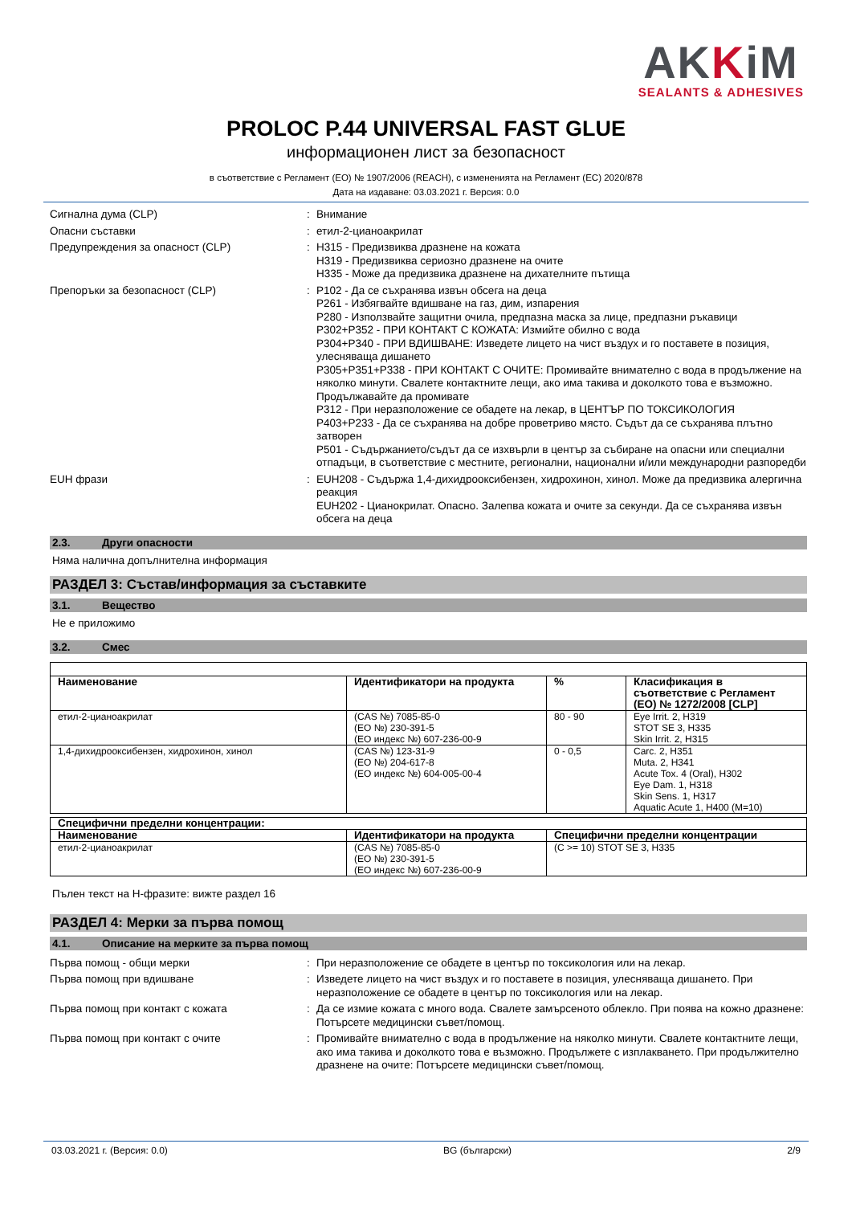AKKiM
SEALANTS & ADHESIVES
PROLOC P.44 UNIVERSAL FAST GLUE
информационен лист за безопасност
в съответствие с Регламент (ЕО) № 1907/2006 (REACH), с измененията на Регламент (ЕС) 2020/878
Дата на издаване: 03.03.2021 г. Версия: 0.0
Сигнална дума (CLP) : Внимание
Опасни съставки : етил-2-цианоакрилат
Предупреждения за опасност (CLP) : H315 - Предизвиква дразнене на кожата
H319 - Предизвиква сериозно дразнене на очите
H335 - Може да предизвика дразнене на дихателните пътища
Препоръки за безопасност (CLP) : P102 - Да се съхранява извън обсега на деца
P261 - Избягвайте вдишване на газ, дим, изпарения
P280 - Използвайте защитни очила, предпазна маска за лице, предпазни ръкавици
P302+P352 - ПРИ КОНТАКТ С КОЖАТА: Измийте обилно с вода
P304+P340 - ПРИ ВДИШВАНЕ: Изведете лицето на чист въздух и го поставете в позиция, улесняваща дишането
P305+P351+P338 - ПРИ КОНТАКТ С ОЧИТЕ: Промивайте внимателно с вода в продължение на няколко минути. Свалете контактните лещи, ако има такива и доколкото това е възможно. Продължавайте да промивате
P312 - При неразположение се обадете на лекар, в ЦЕНТЪР ПО ТОКСИКОЛОГИЯ
P403+P233 - Да се съхранява на добре проветриво място. Съдът да се съхранява плътно затворен
P501 - Съдържанието/съдът да се изхвърли в център за събиране на опасни или специални отпадъци, в съответствие с местните, регионални, национални и/или международни разпоредби
EUH фрази : EUH208 - Съдържа 1,4-дихидрооксибензен, хидрохинон, хинол. Може да предизвика алергична реакция
EUH202 - Цианокрилат. Опасно. Залепва кожата и очите за секунди. Да се съхранява извън обсега на деца
2.3. Други опасности
Няма налична допълнителна информация
РАЗДЕЛ 3: Състав/информация за съставките
3.1. Вещество
Не е приложимо
3.2. Смес
| Наименование | Идентификатори на продукта | % | Класификация в съответствие с Регламент (ЕО) № 1272/2008 [CLP] |
| --- | --- | --- | --- |
| етил-2-цианоакрилат | (CAS №) 7085-85-0 (ЕО №) 230-391-5 (ЕО индекс №) 607-236-00-9 | 80 - 90 | Eye Irrit. 2, H319 STOT SE 3, H335 Skin Irrit. 2, H315 |
| 1,4-дихидрооксибензен, хидрохинон, хинол | (CAS №) 123-31-9 (ЕО №) 204-617-8 (ЕО индекс №) 604-005-00-4 | 0 - 0,5 | Carc. 2, H351 Muta. 2, H341 Acute Tox. 4 (Oral), H302 Eye Dam. 1, H318 Skin Sens. 1, H317 Aquatic Acute 1, H400 (M=10) |
| Специфични пределни концентрации: | | |
| --- | --- | --- |
| Наименование | Идентификатори на продукта | Специфични пределни концентрации |
| етил-2-цианоакрилат | (CAS №) 7085-85-0 (ЕО №) 230-391-5 (ЕО индекс №) 607-236-00-9 | (C >= 10) STOT SE 3, H335 |
Пълен текст на H-фразите: вижте раздел 16
РАЗДЕЛ 4: Мерки за първа помощ
4.1. Описание на мерките за първа помощ
Първа помощ - общи мерки : При неразположение се обадете в център по токсикология или на лекар.
Първа помощ при вдишване : Изведете лицето на чист въздух и го поставете в позиция, улесняваща дишането. При неразположение се обадете в център по токсикология или на лекар.
Първа помощ при контакт с кожата : Да се измие кожата с много вода. Свалете замърсеното облекло. При поява на кожно дразнене: Потърсете медицински съвет/помощ.
Първа помощ при контакт с очите : Промивайте внимателно с вода в продължение на няколко минути. Свалете контактните лещи, ако има такива и доколкото това е възможно. Продължете с изплакването. При продължително дразнене на очите: Потърсете медицински съвет/помощ.
03.03.2021 г. (Версия: 0.0) BG (български) 2/9